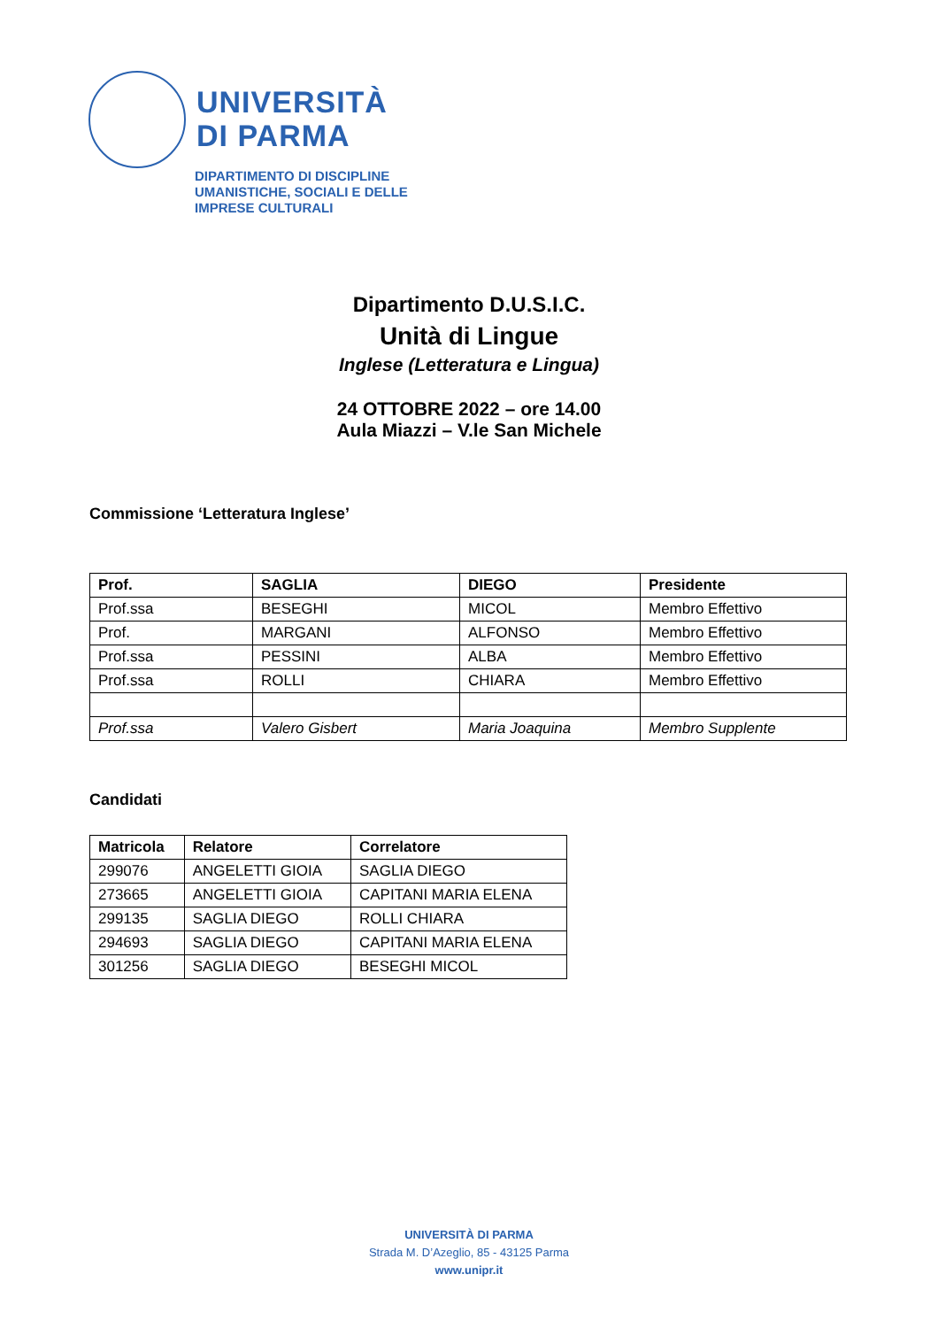UNIVERSITÀ
DI PARMA
DIPARTIMENTO DI DISCIPLINE
UMANISTICHE, SOCIALI E DELLE
IMPRESE CULTURALI
Dipartimento D.U.S.I.C.
Unità di Lingue
Inglese (Letteratura e Lingua)
24 OTTOBRE 2022 – ore 14.00
Aula Miazzi – V.le San Michele
Commissione ‘Letteratura Inglese’
| Prof. | SAGLIA | DIEGO | Presidente |
| --- | --- | --- | --- |
| Prof.ssa | BESEGHI | MICOL | Membro Effettivo |
| Prof. | MARGANI | ALFONSO | Membro Effettivo |
| Prof.ssa | PESSINI | ALBA | Membro Effettivo |
| Prof.ssa | ROLLI | CHIARA | Membro Effettivo |
| Prof.ssa | Valero Gisbert | Maria Joaquina | Membro Supplente |
Candidati
| Matricola | Relatore | Correlatore |
| --- | --- | --- |
| 299076 | ANGELETTI GIOIA | SAGLIA DIEGO |
| 273665 | ANGELETTI GIOIA | CAPITANI MARIA ELENA |
| 299135 | SAGLIA DIEGO | ROLLI CHIARA |
| 294693 | SAGLIA DIEGO | CAPITANI MARIA ELENA |
| 301256 | SAGLIA DIEGO | BESEGHI MICOL |
UNIVERSITÀ DI PARMA
Strada M. D’Azeglio, 85 - 43125 Parma
www.unipr.it